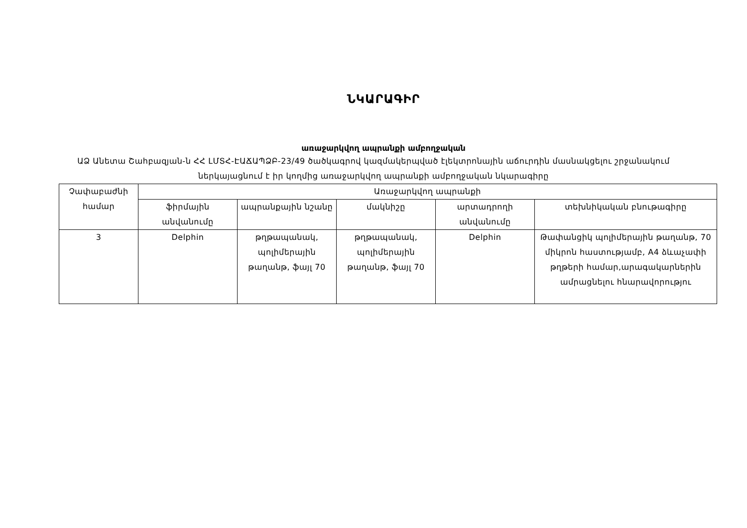ՆԿԱՐԱԳԻՐ
առաջարկվող ապրանքի ամբողջական
ԱՁ Անետա Շահբազյան-ն ՀՀ ԼՄՏՀ-ԷԱՃԱՊՁԲ-23/49 ծածկագրով կազմակերպված էլեկտրոնային աճուրդին մասնակցելու շրջանակում ներկայացնում է իր կողմից առաջարկվող ապրանքի ամբողջական նկարագիրը
| Չափաբաժնի համար | Առաջարկվող ապրանքի | | | | |
| --- | --- | --- | --- | --- | --- |
| | ֆիրմային անվանումը | ապրանքային նշանը | մակնիշը | արտադրողի անվանումը | տեխնիկական բնութագիրը |
| 3 | Delphin | թղթապանակ, պոլիմերային թաղանթ, ֆայլ 70 | թղթապանակ, պոլիմերային թաղանթ, ֆայլ 70 | Delphin | Թափանցիկ պոլիմերային թաղանթ, 70 միկրոն հաստությամբ, A4 ձևաչափի թղթերի համար,արագակարներին ամրացնելու հնարավորությու |